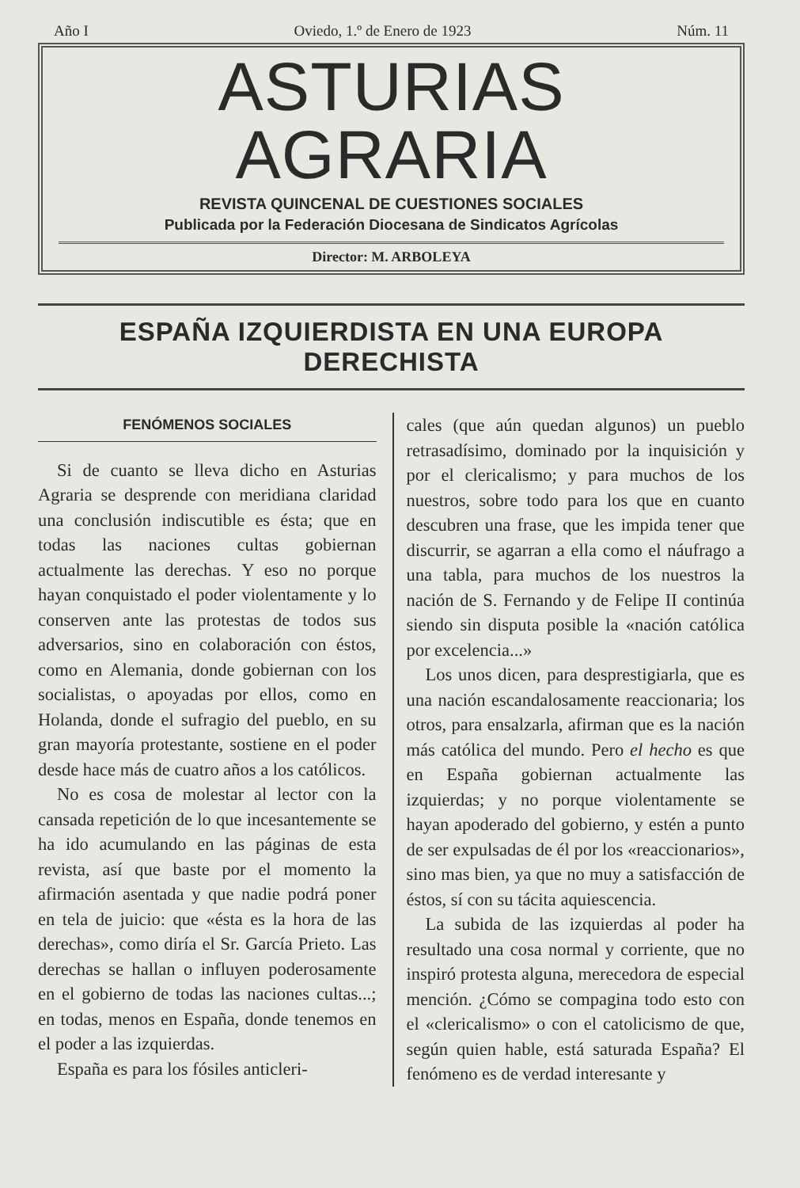Año I Oviedo, 1.º de Enero de 1923 Núm. 11
ASTURIAS AGRARIA
REVISTA QUINCENAL DE CUESTIONES SOCIALES
Publicada por la Federación Diocesana de Sindicatos Agrícolas
Director: M. ARBOLEYA
ESPAÑA IZQUIERDISTA EN UNA EUROPA DERECHISTA
FENÓMENOS SOCIALES
Si de cuanto se lleva dicho en Asturias Agraria se desprende con meridiana claridad una conclusión indiscutible es ésta; que en todas las naciones cultas gobiernan actualmente las derechas. Y eso no porque hayan conquistado el poder violentamente y lo conserven ante las protestas de todos sus adversarios, sino en colaboración con éstos, como en Alemania, donde gobiernan con los socialistas, o apoyadas por ellos, como en Holanda, donde el sufragio del pueblo, en su gran mayoría protestante, sostiene en el poder desde hace más de cuatro años a los católicos.
No es cosa de molestar al lector con la cansada repetición de lo que incesantemente se ha ido acumulando en las páginas de esta revista, así que baste por el momento la afirmación asentada y que nadie podrá poner en tela de juicio: que «ésta es la hora de las derechas», como diría el Sr. García Prieto. Las derechas se hallan o influyen poderosamente en el gobierno de todas las naciones cultas...; en todas, menos en España, donde tenemos en el poder a las izquierdas.
España es para los fósiles anticleri-
cales (que aún quedan algunos) un pueblo retrasadísimo, dominado por la inquisición y por el clericalismo; y para muchos de los nuestros, sobre todo para los que en cuanto descubren una frase, que les impida tener que discurrir, se agarran a ella como el náufrago a una tabla, para muchos de los nuestros la nación de S. Fernando y de Felipe II continúa siendo sin disputa posible la «nación católica por excelencia...»
Los unos dicen, para desprestigiarla, que es una nación escandalosamente reaccionaria; los otros, para ensalzarla, afirman que es la nación más católica del mundo. Pero el hecho es que en España gobiernan actualmente las izquierdas; y no porque violentamente se hayan apoderado del gobierno, y estén a punto de ser expulsadas de él por los «reaccionarios», sino mas bien, ya que no muy a satisfacción de éstos, sí con su tácita aquiescencia.
La subida de las izquierdas al poder ha resultado una cosa normal y corriente, que no inspiró protesta alguna, merecedora de especial mención. ¿Cómo se compagina todo esto con el «clericalismo» o con el catolicismo de que, según quien hable, está saturada España? El fenómeno es de verdad interesante y